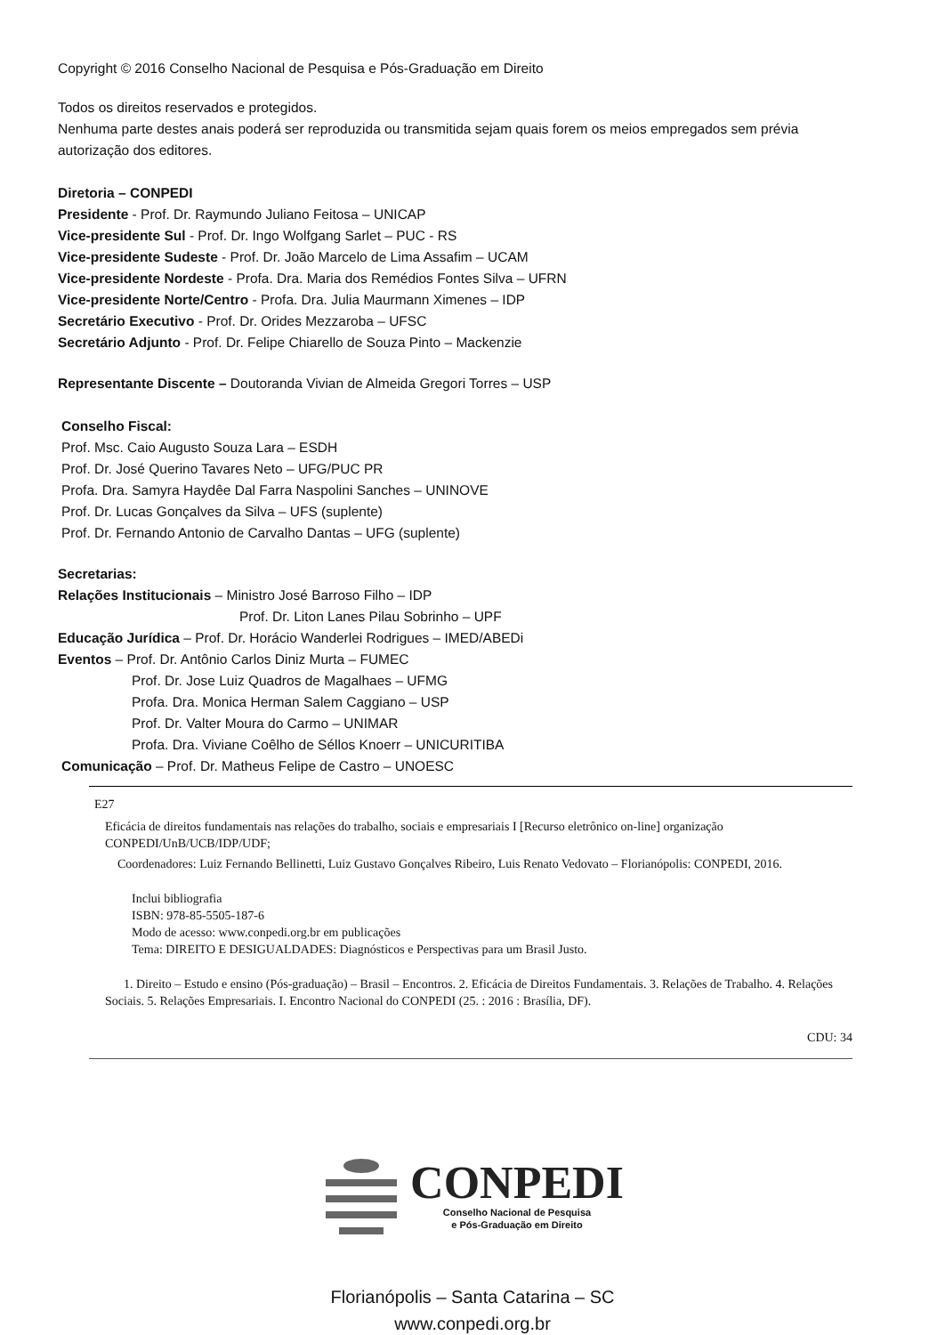Copyright © 2016 Conselho Nacional de Pesquisa e Pós-Graduação em Direito
Todos os direitos reservados e protegidos.
Nenhuma parte destes anais poderá ser reproduzida ou transmitida sejam quais forem os meios empregados sem prévia autorização dos editores.
Diretoria – CONPEDI
Presidente - Prof. Dr. Raymundo Juliano Feitosa – UNICAP
Vice-presidente Sul - Prof. Dr. Ingo Wolfgang Sarlet – PUC - RS
Vice-presidente Sudeste - Prof. Dr. João Marcelo de Lima Assafim – UCAM
Vice-presidente Nordeste - Profa. Dra. Maria dos Remédios Fontes Silva – UFRN
Vice-presidente Norte/Centro - Profa. Dra. Julia Maurmann Ximenes – IDP
Secretário Executivo - Prof. Dr. Orides Mezzaroba – UFSC
Secretário Adjunto - Prof. Dr. Felipe Chiarello de Souza Pinto – Mackenzie
Representante Discente – Doutoranda Vivian de Almeida Gregori Torres – USP
Conselho Fiscal:
Prof. Msc. Caio Augusto Souza Lara – ESDH
Prof. Dr. José Querino Tavares Neto – UFG/PUC PR
Profa. Dra. Samyra Haydêe Dal Farra Naspolini Sanches – UNINOVE
Prof. Dr. Lucas Gonçalves da Silva – UFS (suplente)
Prof. Dr. Fernando Antonio de Carvalho Dantas – UFG (suplente)
Secretarias:
Relações Institucionais – Ministro José Barroso Filho – IDP
Prof. Dr. Liton Lanes Pilau Sobrinho – UPF
Educação Jurídica – Prof. Dr. Horácio Wanderlei Rodrigues – IMED/ABEDi
Eventos – Prof. Dr. Antônio Carlos Diniz Murta – FUMEC
Prof. Dr. Jose Luiz Quadros de Magalhaes – UFMG
Profa. Dra. Monica Herman Salem Caggiano – USP
Prof. Dr. Valter Moura do Carmo – UNIMAR
Profa. Dra. Viviane Coêlho de Séllos Knoerr – UNICURITIBA
Comunicação – Prof. Dr. Matheus Felipe de Castro – UNOESC
E27
Eficácia de direitos fundamentais nas relações do trabalho, sociais e empresariais I [Recurso eletrônico on-line] organização CONPEDI/UnB/UCB/IDP/UDF;
Coordenadores: Luiz Fernando Bellinetti, Luiz Gustavo Gonçalves Ribeiro, Luis Renato Vedovato – Florianópolis: CONPEDI, 2016.
Inclui bibliografia
ISBN: 978-85-5505-187-6
Modo de acesso: www.conpedi.org.br em publicações
Tema: DIREITO E DESIGUALDADES: Diagnósticos e Perspectivas para um Brasil Justo.
1. Direito – Estudo e ensino (Pós-graduação) – Brasil – Encontros. 2. Eficácia de Direitos Fundamentais. 3. Relações de Trabalho. 4. Relações Sociais. 5. Relações Empresariais. I. Encontro Nacional do CONPEDI (25. : 2016 : Brasília, DF).
CDU: 34
CONPEDI
Conselho Nacional de Pesquisa
e Pós-Graduação em Direito
Florianópolis – Santa Catarina – SC
www.conpedi.org.br